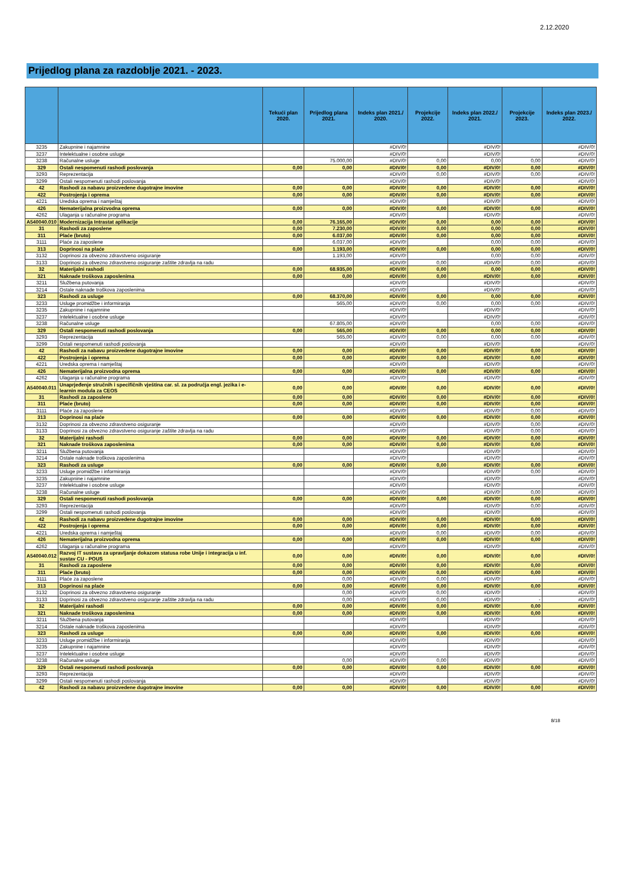2.12.2020
Prijedlog plana za razdoblje 2021. - 2023.
| | | Tekući plan 2020. | Prijedlog plana 2021. | Indeks plan 2021./ 2020. | Projekcije 2022. | Indeks plan 2022./ 2021. | Projekcije 2023. | Indeks plan 2023./ 2022. |
| --- | --- | --- | --- | --- | --- | --- | --- | --- |
| 3235 | Zakupnine i najamnine | | | #DIV/0! | | #DIV/0! | | #DIV/0! |
| 3237 | Intelektualne i osobne usluge | | | #DIV/0! | | #DIV/0! | | #DIV/0! |
| 3238 | Računalne usluge | | 75.000,00 | #DIV/0! | 0,00 | 0,00 | 0,00 | #DIV/0! |
| 329 | Ostali nespomenuti rashodi poslovanja | 0,00 | 0,00 | #DIV/0! | 0,00 | #DIV/0! | 0,00 | #DIV/0! |
| 3293 | Reprezentacija | | | #DIV/0! | 0,00 | #DIV/0! | 0,00 | #DIV/0! |
| 3299 | Ostali nespomenuti rashodi poslovanja | | | #DIV/0! | | #DIV/0! | | #DIV/0! |
| 42 | Rashodi za nabavu proizvedene dugotrajne imovine | 0,00 | 0,00 | #DIV/0! | 0,00 | #DIV/0! | 0,00 | #DIV/0! |
| 422 | Postrojenja i oprema | 0,00 | 0,00 | #DIV/0! | 0,00 | #DIV/0! | 0,00 | #DIV/0! |
| 4221 | Uredska oprema i namještaj | | | #DIV/0! | | #DIV/0! | | #DIV/0! |
| 426 | Nematerijalna proizvodna oprema | 0,00 | 0,00 | #DIV/0! | 0,00 | #DIV/0! | 0,00 | #DIV/0! |
| 4262 | Ulaganja u računalne programa | | | #DIV/0! | | #DIV/0! | | #DIV/0! |
| A540040.010 | Modernizacija Intrastat aplikacije | 0,00 | 76.165,00 | #DIV/0! | 0,00 | 0,00 | 0,00 | #DIV/0! |
| 31 | Rashodi za zaposlene | 0,00 | 7.230,00 | #DIV/0! | 0,00 | 0,00 | 0,00 | #DIV/0! |
| 311 | Plaće (bruto) | 0,00 | 6.037,00 | #DIV/0! | 0,00 | 0,00 | 0,00 | #DIV/0! |
| 3111 | Plaće za zaposlene | | 6.037,00 | #DIV/0! | | 0,00 | 0,00 | #DIV/0! |
| 313 | Doprinosi na plaće | 0,00 | 1.193,00 | #DIV/0! | 0,00 | 0,00 | 0,00 | #DIV/0! |
| 3132 | Doprinosi za obvezno zdravstveno osiguranje | | 1.193,00 | #DIV/0! | | 0,00 | 0,00 | #DIV/0! |
| 3133 | Doprinosi za obvezno zdravstveno osiguranje zaštite zdravlja na radu | | | #DIV/0! | 0,00 | #DIV/0! | 0,00 | #DIV/0! |
| 32 | Materijalni rashodi | 0,00 | 68.935,00 | #DIV/0! | 0,00 | 0,00 | 0,00 | #DIV/0! |
| 321 | Naknade troškova zaposlenima | 0,00 | 0,00 | #DIV/0! | 0,00 | #DIV/0! | 0,00 | #DIV/0! |
| 3211 | Službena putovanja | | | #DIV/0! | | #DIV/0! | | #DIV/0! |
| 3214 | Ostale naknade troškova zaposlenima | | | #DIV/0! | | #DIV/0! | | #DIV/0! |
| 323 | Rashodi za usluge | 0,00 | 68.370,00 | #DIV/0! | 0,00 | 0,00 | 0,00 | #DIV/0! |
| 3233 | Usluge promidžbe i informiranja | | 565,00 | #DIV/0! | 0,00 | 0,00 | 0,00 | #DIV/0! |
| 3235 | Zakupnine i najamnine | | | #DIV/0! | | #DIV/0! | | #DIV/0! |
| 3237 | Intelektualne i osobne usluge | | | #DIV/0! | | #DIV/0! | | #DIV/0! |
| 3238 | Računalne usluge | | 67.805,00 | #DIV/0! | | 0,00 | 0,00 | #DIV/0! |
| 329 | Ostali nespomenuti rashodi poslovanja | 0,00 | 565,00 | #DIV/0! | 0,00 | 0,00 | 0,00 | #DIV/0! |
| 3293 | Reprezentacija | | 565,00 | #DIV/0! | 0,00 | 0,00 | 0,00 | #DIV/0! |
| 3299 | Ostali nespomenuti rashodi poslovanja | | | #DIV/0! | | #DIV/0! | | #DIV/0! |
| 42 | Rashodi za nabavu proizvedene dugotrajne imovine | 0,00 | 0,00 | #DIV/0! | 0,00 | #DIV/0! | 0,00 | #DIV/0! |
| 422 | Postrojenja i oprema | 0,00 | 0,00 | #DIV/0! | 0,00 | #DIV/0! | 0,00 | #DIV/0! |
| 4221 | Uredska oprema i namještaj | | | #DIV/0! | | #DIV/0! | | #DIV/0! |
| 426 | Nematerijalna proizvodna oprema | 0,00 | 0,00 | #DIV/0! | 0,00 | #DIV/0! | 0,00 | #DIV/0! |
| 4262 | Ulaganja u računalne programa | | | #DIV/0! | | #DIV/0! | | #DIV/0! |
| A540040.011 | Unaprjeđenje stručnih i specifičnih vještina car. sl. za područja engl. jezika i e-learnin modula za CEOS | 0,00 | 0,00 | #DIV/0! | 0,00 | #DIV/0! | 0,00 | #DIV/0! |
| 31 | Rashodi za zaposlene | 0,00 | 0,00 | #DIV/0! | 0,00 | #DIV/0! | 0,00 | #DIV/0! |
| 311 | Plaće (bruto) | 0,00 | 0,00 | #DIV/0! | 0,00 | #DIV/0! | 0,00 | #DIV/0! |
| 3111 | Plaće za zaposlene | | | #DIV/0! | | #DIV/0! | 0,00 | #DIV/0! |
| 313 | Doprinosi na plaće | 0,00 | 0,00 | #DIV/0! | 0,00 | #DIV/0! | 0,00 | #DIV/0! |
| 3132 | Doprinosi za obvezno zdravstveno osiguranje | | | #DIV/0! | | #DIV/0! | 0,00 | #DIV/0! |
| 3133 | Doprinosi za obvezno zdravstveno osiguranje zaštite zdravlja na radu | | | #DIV/0! | | #DIV/0! | 0,00 | #DIV/0! |
| 32 | Materijalni rashodi | 0,00 | 0,00 | #DIV/0! | 0,00 | #DIV/0! | 0,00 | #DIV/0! |
| 321 | Naknade troškova zaposlenima | 0,00 | 0,00 | #DIV/0! | 0,00 | #DIV/0! | 0,00 | #DIV/0! |
| 3211 | Službena putovanja | | | #DIV/0! | | #DIV/0! | | #DIV/0! |
| 3214 | Ostale naknade troškova zaposlenima | | | #DIV/0! | | #DIV/0! | | #DIV/0! |
| 323 | Rashodi za usluge | 0,00 | 0,00 | #DIV/0! | 0,00 | #DIV/0! | 0,00 | #DIV/0! |
| 3233 | Usluge promidžbe i informiranja | | | #DIV/0! | | #DIV/0! | 0,00 | #DIV/0! |
| 3235 | Zakupnine i najamnine | | | #DIV/0! | | #DIV/0! | | #DIV/0! |
| 3237 | Intelektualne i osobne usluge | | | #DIV/0! | | #DIV/0! | | #DIV/0! |
| 3238 | Računalne usluge | | | #DIV/0! | | #DIV/0! | 0,00 | #DIV/0! |
| 329 | Ostali nespomenuti rashodi poslovanja | 0,00 | 0,00 | #DIV/0! | 0,00 | #DIV/0! | 0,00 | #DIV/0! |
| 3293 | Reprezentacija | | | #DIV/0! | | #DIV/0! | 0,00 | #DIV/0! |
| 3299 | Ostali nespomenuti rashodi poslovanja | | | #DIV/0! | | #DIV/0! | | #DIV/0! |
| 42 | Rashodi za nabavu proizvedene dugotrajne imovine | 0,00 | 0,00 | #DIV/0! | 0,00 | #DIV/0! | 0,00 | #DIV/0! |
| 422 | Postrojenja i oprema | 0,00 | 0,00 | #DIV/0! | 0,00 | #DIV/0! | 0,00 | #DIV/0! |
| 4221 | Uredska oprema i namještaj | | | #DIV/0! | 0,00 | #DIV/0! | 0,00 | #DIV/0! |
| 426 | Nematerijalna proizvodna oprema | 0,00 | 0,00 | #DIV/0! | 0,00 | #DIV/0! | 0,00 | #DIV/0! |
| 4262 | Ulaganja u računalne programa | | | #DIV/0! | | #DIV/0! | | #DIV/0! |
| A540040.012 | Razvoj IT sustava za upravljanje dokazom statusa robe Unije i integracija u inf. sustav CU - POUS | 0,00 | 0,00 | #DIV/0! | 0,00 | #DIV/0! | 0,00 | #DIV/0! |
| 31 | Rashodi za zaposlene | 0,00 | 0,00 | #DIV/0! | 0,00 | #DIV/0! | 0,00 | #DIV/0! |
| 311 | Plaće (bruto) | 0,00 | 0,00 | #DIV/0! | 0,00 | #DIV/0! | 0,00 | #DIV/0! |
| 3111 | Plaće za zaposlene | | 0,00 | #DIV/0! | 0,00 | #DIV/0! | | #DIV/0! |
| 313 | Doprinosi na plaće | 0,00 | 0,00 | #DIV/0! | 0,00 | #DIV/0! | 0,00 | #DIV/0! |
| 3132 | Doprinosi za obvezno zdravstveno osiguranje | | 0,00 | #DIV/0! | 0,00 | #DIV/0! | | #DIV/0! |
| 3133 | Doprinosi za obvezno zdravstveno osiguranje zaštite zdravlja na radu | | 0,00 | #DIV/0! | 0,00 | #DIV/0! | - | #DIV/0! |
| 32 | Materijalni rashodi | 0,00 | 0,00 | #DIV/0! | 0,00 | #DIV/0! | 0,00 | #DIV/0! |
| 321 | Naknade troškova zaposlenima | 0,00 | 0,00 | #DIV/0! | 0,00 | #DIV/0! | 0,00 | #DIV/0! |
| 3211 | Službena putovanja | | | #DIV/0! | | #DIV/0! | | #DIV/0! |
| 3214 | Ostale naknade troškova zaposlenima | | | #DIV/0! | | #DIV/0! | | #DIV/0! |
| 323 | Rashodi za usluge | 0,00 | 0,00 | #DIV/0! | 0,00 | #DIV/0! | 0,00 | #DIV/0! |
| 3233 | Usluge promidžbe i informiranja | | | #DIV/0! | | #DIV/0! | | #DIV/0! |
| 3235 | Zakupnine i najamnine | | | #DIV/0! | | #DIV/0! | | #DIV/0! |
| 3237 | Intelektualne i osobne usluge | | | #DIV/0! | | #DIV/0! | | #DIV/0! |
| 3238 | Računalne usluge | | 0,00 | #DIV/0! | 0,00 | #DIV/0! | | #DIV/0! |
| 329 | Ostali nespomenuti rashodi poslovanja | 0,00 | 0,00 | #DIV/0! | 0,00 | #DIV/0! | 0,00 | #DIV/0! |
| 3293 | Reprezentacija | | | #DIV/0! | | #DIV/0! | | #DIV/0! |
| 3299 | Ostali nespomenuti rashodi poslovanja | | | #DIV/0! | | #DIV/0! | | #DIV/0! |
| 42 | Rashodi za nabavu proizvedene dugotrajne imovine | 0,00 | 0,00 | #DIV/0! | 0,00 | #DIV/0! | 0,00 | #DIV/0! |
8/18